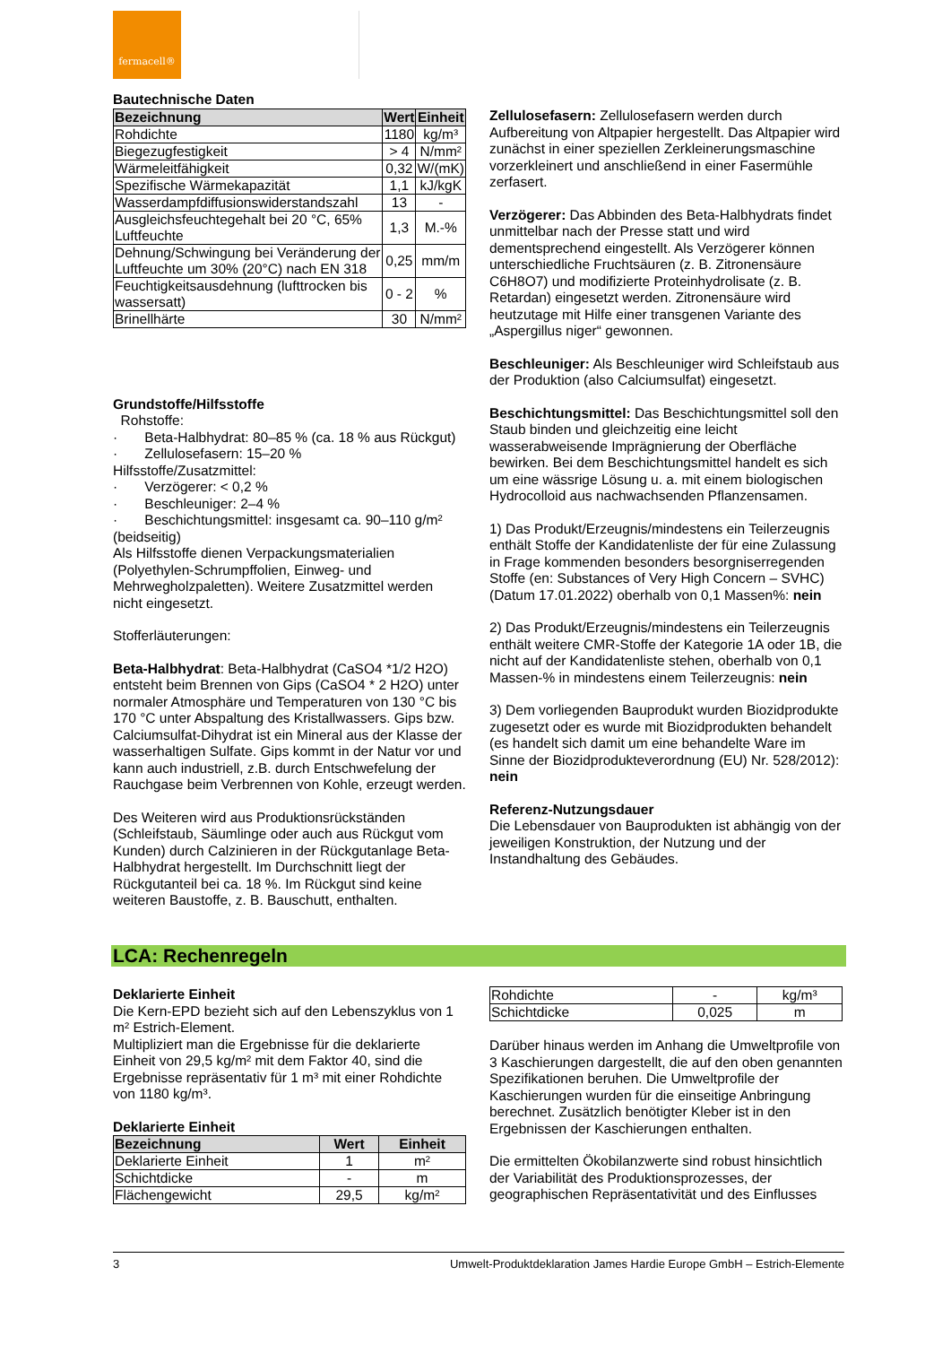fermacell®
Bautechnische Daten
| Bezeichnung | Wert | Einheit |
| --- | --- | --- |
| Rohdichte | 1180 | kg/m³ |
| Biegezugfestigkeit | > 4 | N/mm² |
| Wärmeleitfähigkeit | 0,32 | W/(mK) |
| Spezifische Wärmekapazität | 1,1 | kJ/kgK |
| Wasserdampfdiffusionswiderstandszahl | 13 | - |
| Ausgleichsfeuchtegehalt bei 20 °C, 65% Luftfeuchte | 1,3 | M.-% |
| Dehnung/Schwingung bei Veränderung der Luftfeuchte um 30% (20°C) nach EN 318 | 0,25 | mm/m |
| Feuchtigkeitsausdehnung (lufttrocken bis wassersatt) | 0 - 2 | % |
| Brinellhärte | 30 | N/mm² |
Grundstoffe/Hilfsstoffe
Rohstoffe:
· Beta-Halbhydrat: 80–85 % (ca. 18 % aus Rückgut)
· Zellulosefasern: 15–20 %
Hilfsstoffe/Zusatzmittel:
· Verzögerer: < 0,2 %
· Beschleuniger: 2–4 %
· Beschichtungsmittel: insgesamt ca. 90–110 g/m² (beidseitig)
Als Hilfsstoffe dienen Verpackungsmaterialien (Polyethylen-Schrumpffolien, Einweg- und Mehrwegholzpaletten). Weitere Zusatzmittel werden nicht eingesetzt.
Stofferläuterungen:
Beta-Halbhydrat: Beta-Halbhydrat (CaSO4 *1/2 H2O) entsteht beim Brennen von Gips (CaSO4 * 2 H2O) unter normaler Atmosphäre und Temperaturen von 130 °C bis 170 °C unter Abspaltung des Kristallwassers. Gips bzw. Calciumsulfat-Dihydrat ist ein Mineral aus der Klasse der wasserhaltigen Sulfate. Gips kommt in der Natur vor und kann auch industriell, z.B. durch Entschwefelung der Rauchgase beim Verbrennen von Kohle, erzeugt werden.
Des Weiteren wird aus Produktionsrückständen (Schleifstaub, Säumlinge oder auch aus Rückgut vom Kunden) durch Calzinieren in der Rückgutanlage Beta-Halbhydrat hergestellt. Im Durchschnitt liegt der Rückgutanteil bei ca. 18 %. Im Rückgut sind keine weiteren Baustoffe, z. B. Bauschutt, enthalten.
Zellulosefasern: Zellulosefasern werden durch Aufbereitung von Altpapier hergestellt. Das Altpapier wird zunächst in einer speziellen Zerkleinerungsmaschine vorzerkleinert und anschließend in einer Fasermühle zerfasert.
Verzögerer: Das Abbinden des Beta-Halbhydrats findet unmittelbar nach der Presse statt und wird dementsprechend eingestellt. Als Verzögerer können unterschiedliche Fruchtsäuren (z. B. Zitronensäure C6H8O7) und modifizierte Proteinhydrolisate (z. B. Retardan) eingesetzt werden. Zitronensäure wird heutzutage mit Hilfe einer transgenen Variante des „Aspergillus niger“ gewonnen.
Beschleuniger: Als Beschleuniger wird Schleifstaub aus der Produktion (also Calciumsulfat) eingesetzt.
Beschichtungsmittel: Das Beschichtungsmittel soll den Staub binden und gleichzeitig eine leicht wasserabweisende Imprägnierung der Oberfläche bewirken. Bei dem Beschichtungsmittel handelt es sich um eine wässrige Lösung u. a. mit einem biologischen Hydrocolloid aus nachwachsenden Pflanzensamen.
1) Das Produkt/Erzeugnis/mindestens ein Teilerzeugnis enthält Stoffe der Kandidatenliste der für eine Zulassung in Frage kommenden besonders besorgniserregenden Stoffe (en: Substances of Very High Concern – SVHC) (Datum 17.01.2022) oberhalb von 0,1 Massen%: nein
2) Das Produkt/Erzeugnis/mindestens ein Teilerzeugnis enthält weitere CMR-Stoffe der Kategorie 1A oder 1B, die nicht auf der Kandidatenliste stehen, oberhalb von 0,1 Massen-% in mindestens einem Teilerzeugnis: nein
3) Dem vorliegenden Bauprodukt wurden Biozidprodukte zugesetzt oder es wurde mit Biozidprodukten behandelt (es handelt sich damit um eine behandelte Ware im Sinne der Biozidprodukteverordnung (EU) Nr. 528/2012): nein
Referenz-Nutzungsdauer
Die Lebensdauer von Bauprodukten ist abhängig von der jeweiligen Konstruktion, der Nutzung und der Instandhaltung des Gebäudes.
LCA: Rechenregeln
Deklarierte Einheit
Die Kern-EPD bezieht sich auf den Lebenszyklus von 1 m² Estrich-Element.
Multipliziert man die Ergebnisse für die deklarierte Einheit von 29,5 kg/m² mit dem Faktor 40, sind die Ergebnisse repräsentativ für 1 m³ mit einer Rohdichte von 1180 kg/m³.
Deklarierte Einheit
| Bezeichnung | Wert | Einheit |
| --- | --- | --- |
| Deklarierte Einheit | 1 | m² |
| Schichtdicke | - | m |
| Flächengewicht | 29,5 | kg/m² |
| Rohdichte | - | kg/m³ |
| Schichtdicke | 0,025 | m |
Darüber hinaus werden im Anhang die Umweltprofile von 3 Kaschierungen dargestellt, die auf den oben genannten Spezifikationen beruhen. Die Umweltprofile der Kaschierungen wurden für die einseitige Anbringung berechnet. Zusätzlich benötigter Kleber ist in den Ergebnissen der Kaschierungen enthalten.
Die ermittelten Ökobilanzwerte sind robust hinsichtlich der Variabilität des Produktionsprozesses, der geographischen Repräsentativität und des Einflusses
3 Umwelt-Produktdeklaration James Hardie Europe GmbH – Estrich-Elemente